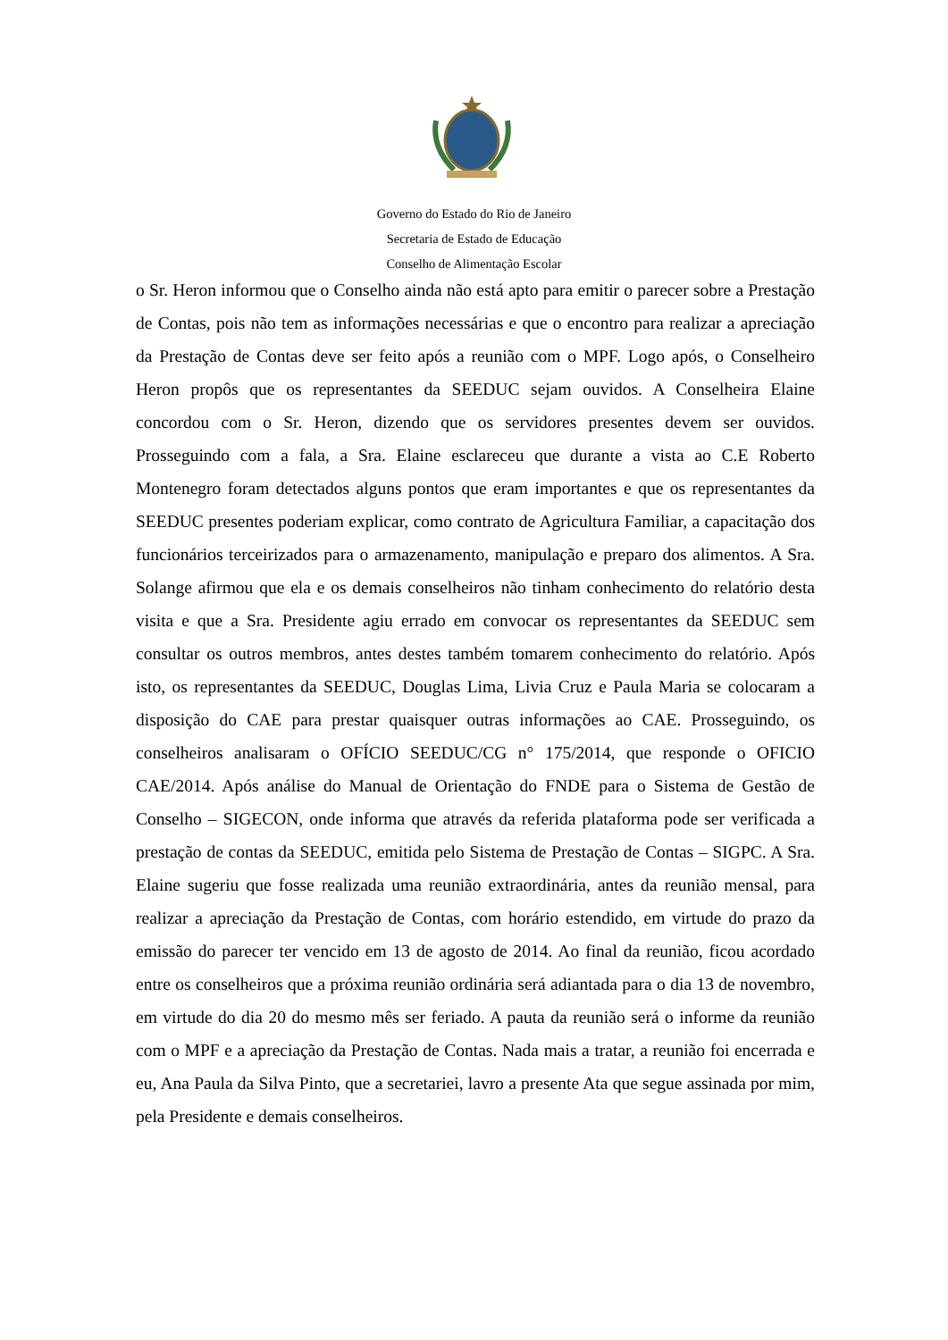Governo do Estado do Rio de Janeiro
Secretaria de Estado de Educação
Conselho de Alimentação Escolar
o Sr. Heron informou que o Conselho ainda não está apto para emitir o parecer sobre a Prestação de Contas, pois não tem as informações necessárias e que o encontro para realizar a apreciação da Prestação de Contas deve ser feito após a reunião com o MPF. Logo após, o Conselheiro Heron propôs que os representantes da SEEDUC sejam ouvidos. A Conselheira Elaine concordou com o Sr. Heron, dizendo que os servidores presentes devem ser ouvidos. Prosseguindo com a fala, a Sra. Elaine esclareceu que durante a vista ao C.E Roberto Montenegro foram detectados alguns pontos que eram importantes e que os representantes da SEEDUC presentes poderiam explicar, como contrato de Agricultura Familiar, a capacitação dos funcionários terceirizados para o armazenamento, manipulação e preparo dos alimentos. A Sra. Solange afirmou que ela e os demais conselheiros não tinham conhecimento do relatório desta visita e que a Sra. Presidente agiu errado em convocar os representantes da SEEDUC sem consultar os outros membros, antes destes também tomarem conhecimento do relatório. Após isto, os representantes da SEEDUC, Douglas Lima, Livia Cruz e Paula Maria se colocaram a disposição do CAE para prestar quaisquer outras informações ao CAE. Prosseguindo, os conselheiros analisaram o OFÍCIO SEEDUC/CG n° 175/2014, que responde o OFICIO CAE/2014. Após análise do Manual de Orientação do FNDE para o Sistema de Gestão de Conselho – SIGECON, onde informa que através da referida plataforma pode ser verificada a prestação de contas da SEEDUC, emitida pelo Sistema de Prestação de Contas – SIGPC. A Sra. Elaine sugeriu que fosse realizada uma reunião extraordinária, antes da reunião mensal, para realizar a apreciação da Prestação de Contas, com horário estendido, em virtude do prazo da emissão do parecer ter vencido em 13 de agosto de 2014. Ao final da reunião, ficou acordado entre os conselheiros que a próxima reunião ordinária será adiantada para o dia 13 de novembro, em virtude do dia 20 do mesmo mês ser feriado. A pauta da reunião será o informe da reunião com o MPF e a apreciação da Prestação de Contas. Nada mais a tratar, a reunião foi encerrada e eu, Ana Paula da Silva Pinto, que a secretariei, lavro a presente Ata que segue assinada por mim, pela Presidente e demais conselheiros.